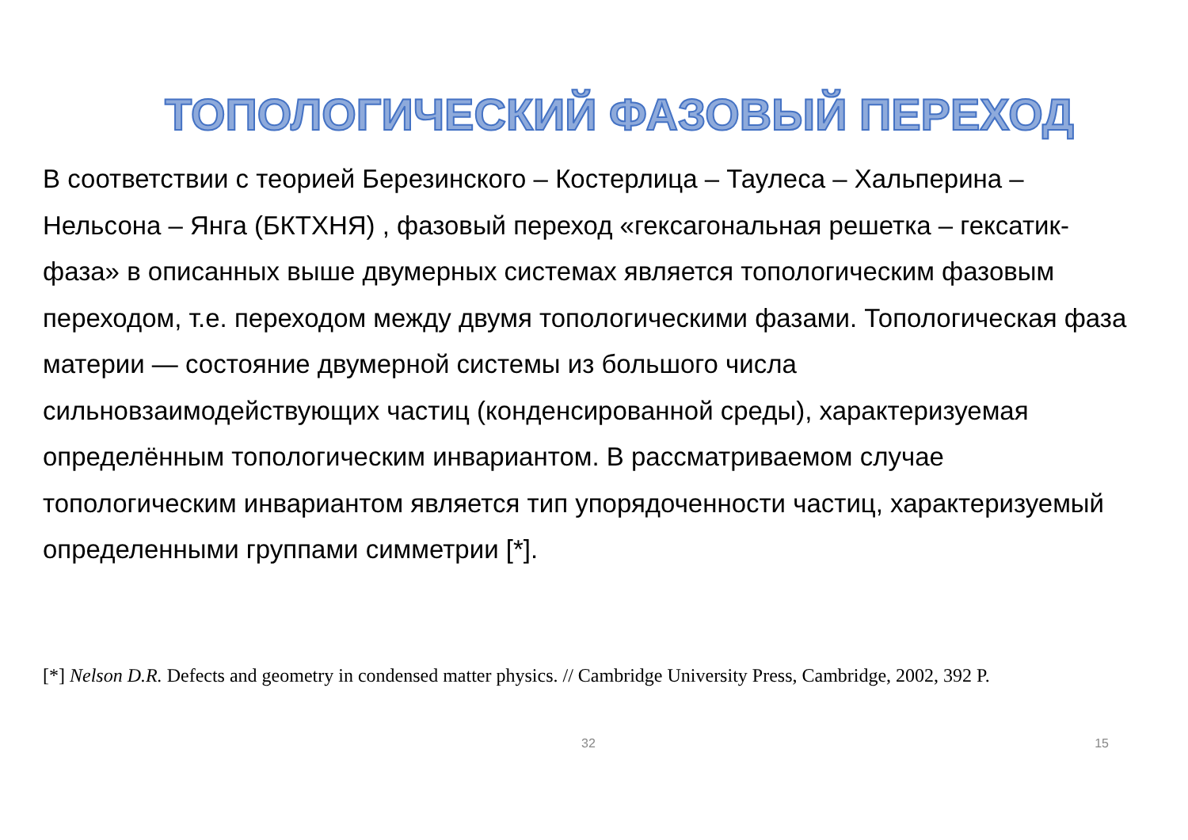ТОПОЛОГИЧЕСКИЙ ФАЗОВЫЙ ПЕРЕХОД
В соответствии с теорией Березинского – Костерлица – Таулеса – Хальперина – Нельсона – Янга (БКТХНЯ) , фазовый переход «гексагональная решетка – гексатик-фаза» в описанных выше двумерных системах является топологическим фазовым переходом, т.е. переходом между двумя топологическими фазами. Топологическая фаза материи — состояние двумерной системы из большого числа сильновзаимодействующих частиц (конденсированной среды), характеризуемая определённым топологическим инвариантом. В рассматриваемом случае топологическим инвариантом является тип упорядоченности частиц, характеризуемый определенными группами симметрии [*].
[*] Nelson D.R. Defects and geometry in condensed matter physics. // Cambridge University Press, Cambridge, 2002, 392 P.
32 15